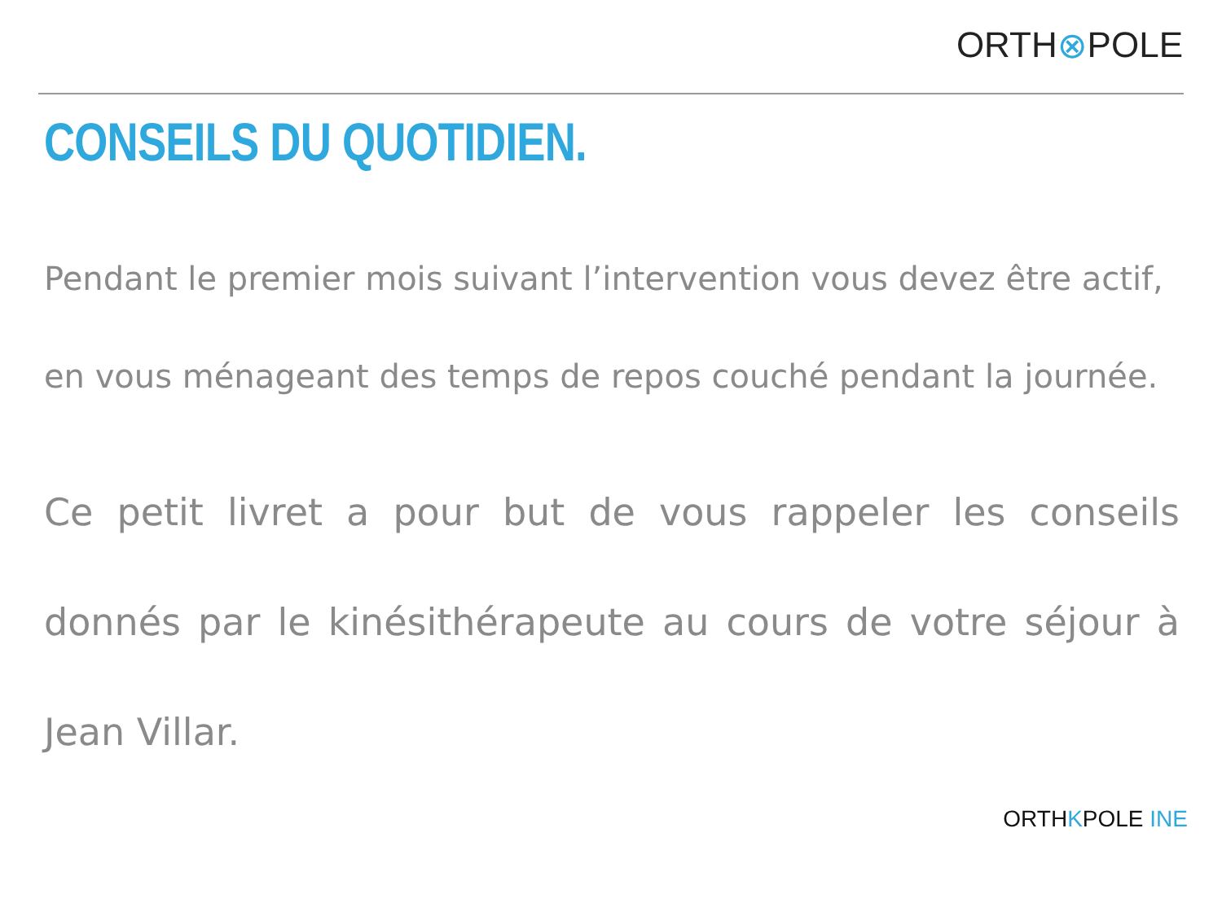ORTH ⊗ POLE
CONSEILS DU QUOTIDIEN.
Pendant le premier mois suivant l’intervention vous devez être actif,
en vous ménageant des temps de repos couché pendant la journée.
Ce petit livret a pour but de vous rappeler les conseils donnés par le kinésithérapeute au cours de votre séjour à Jean Villar.
ORTHKPOLE INE